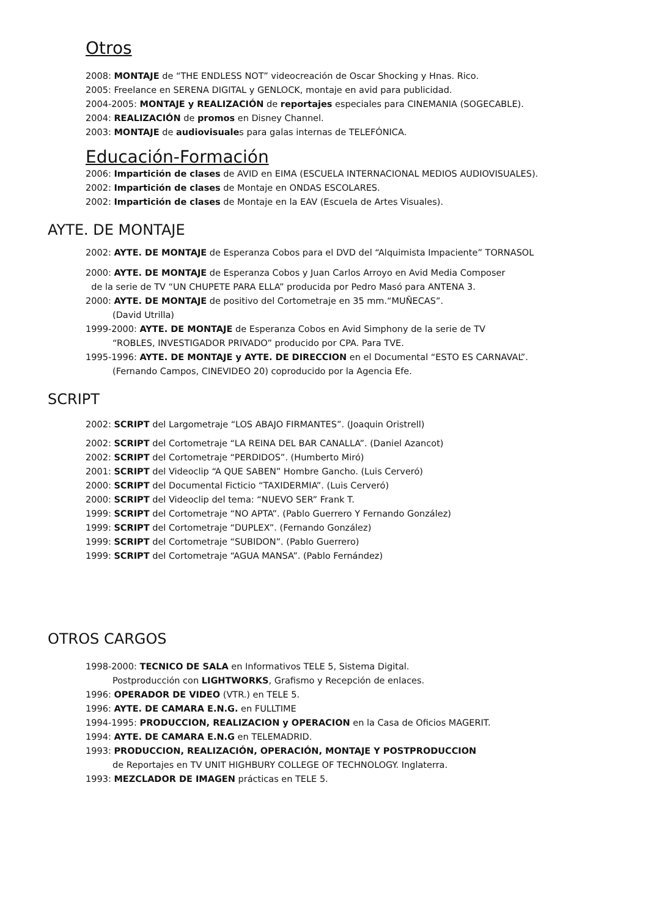Otros
2008: MONTAJE de “THE ENDLESS NOT” videocreación de Oscar Shocking y Hnas. Rico.
2005: Freelance en SERENA DIGITAL y GENLOCK, montaje en avid para publicidad.
2004-2005: MONTAJE y REALIZACIÓN de reportajes especiales para CINEMANIA (SOGECABLE).
2004: REALIZACIÓN de promos en Disney Channel.
2003: MONTAJE de audiovisuales para galas internas de TELEFÓNICA.
Educación-Formación
2006: Impartición de clases de AVID en EIMA (ESCUELA INTERNACIONAL MEDIOS AUDIOVISUALES).
2002: Impartición de clases de Montaje en ONDAS ESCOLARES.
2002: Impartición de clases de Montaje en la EAV (Escuela de Artes Visuales).
AYTE. DE MONTAJE
2002: AYTE. DE MONTAJE de Esperanza Cobos para el DVD del “Alquimista Impaciente” TORNASOL
2000: AYTE. DE MONTAJE de Esperanza Cobos y Juan Carlos Arroyo en Avid Media Composer
de la serie de TV “UN CHUPETE PARA ELLA” producida por Pedro Masó para ANTENA 3.
2000: AYTE. DE MONTAJE de positivo del Cortometraje en 35 mm.“MUÑECAS”.
(David Utrilla)
1999-2000: AYTE. DE MONTAJE de Esperanza Cobos en Avid Simphony de la serie de TV
“ROBLES, INVESTIGADOR PRIVADO” producido por CPA. Para TVE.
1995-1996: AYTE. DE MONTAJE y AYTE. DE DIRECCION en el Documental “ESTO ES CARNAVAL”.
(Fernando Campos, CINEVIDEO 20) coproducido por la Agencia Efe.
SCRIPT
2002: SCRIPT del Largometraje “LOS ABAJO FIRMANTES”. (Joaquin Oristrell)
2002: SCRIPT del Cortometraje “LA REINA DEL BAR CANALLA”. (Daniel Azancot)
2002: SCRIPT del Cortometraje “PERDIDOS”. (Humberto Miró)
2001: SCRIPT del Videoclip “A QUE SABEN” Hombre Gancho. (Luis Cerveró)
2000: SCRIPT del Documental Ficticio “TAXIDERMIA”. (Luis Cerveró)
2000: SCRIPT del Videoclip del tema: “NUEVO SER” Frank T.
1999: SCRIPT del Cortometraje “NO APTA”. (Pablo Guerrero Y Fernando González)
1999: SCRIPT del Cortometraje “DUPLEX”. (Fernando González)
1999: SCRIPT del Cortometraje “SUBIDON”. (Pablo Guerrero)
1999: SCRIPT del Cortometraje “AGUA MANSA”. (Pablo Fernández)
OTROS CARGOS
1998-2000: TECNICO DE SALA en Informativos TELE 5, Sistema Digital.
Postproducción con LIGHTWORKS, Grafismo y Recepción de enlaces.
1996: OPERADOR DE VIDEO (VTR.) en TELE 5.
1996: AYTE. DE CAMARA E.N.G. en FULLTIME
1994-1995: PRODUCCION, REALIZACION y OPERACION en la Casa de Oficios MAGERIT.
1994: AYTE. DE CAMARA E.N.G en TELEMADRID.
1993: PRODUCCION, REALIZACIÓN, OPERACIÓN, MONTAJE Y POSTPRODUCCION
de Reportajes en TV UNIT HIGHBURY COLLEGE OF TECHNOLOGY. Inglaterra.
1993: MEZCLADOR DE IMAGEN prácticas en TELE 5.